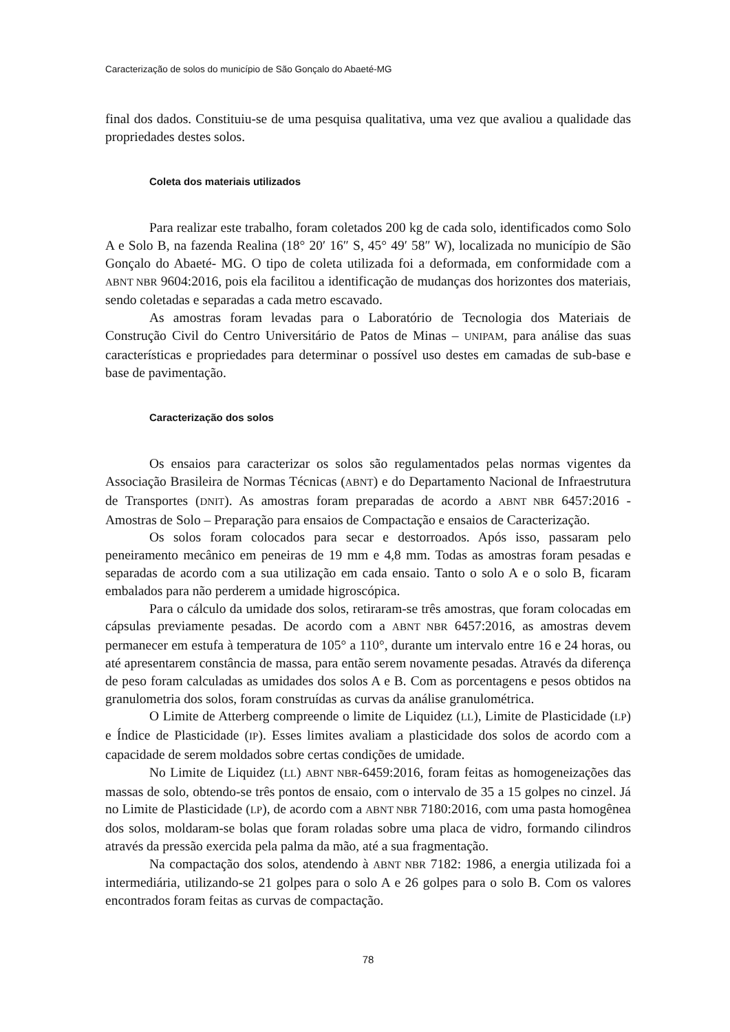Caracterização de solos do município de São Gonçalo do Abaeté-MG
final dos dados. Constituiu-se de uma pesquisa qualitativa, uma vez que avaliou a qualidade das propriedades destes solos.
Coleta dos materiais utilizados
Para realizar este trabalho, foram coletados 200 kg de cada solo, identificados como Solo A e Solo B, na fazenda Realina (18° 20′ 16″ S, 45° 49′ 58″ W), localizada no município de São Gonçalo do Abaeté- MG. O tipo de coleta utilizada foi a deformada, em conformidade com a ABNT NBR 9604:2016, pois ela facilitou a identificação de mudanças dos horizontes dos materiais, sendo coletadas e separadas a cada metro escavado.
As amostras foram levadas para o Laboratório de Tecnologia dos Materiais de Construção Civil do Centro Universitário de Patos de Minas – UNIPAM, para análise das suas características e propriedades para determinar o possível uso destes em camadas de sub-base e base de pavimentação.
Caracterização dos solos
Os ensaios para caracterizar os solos são regulamentados pelas normas vigentes da Associação Brasileira de Normas Técnicas (ABNT) e do Departamento Nacional de Infraestrutura de Transportes (DNIT). As amostras foram preparadas de acordo a ABNT NBR 6457:2016 - Amostras de Solo – Preparação para ensaios de Compactação e ensaios de Caracterização.
Os solos foram colocados para secar e destorroados. Após isso, passaram pelo peneiramento mecânico em peneiras de 19 mm e 4,8 mm. Todas as amostras foram pesadas e separadas de acordo com a sua utilização em cada ensaio. Tanto o solo A e o solo B, ficaram embalados para não perderem a umidade higroscópica.
Para o cálculo da umidade dos solos, retiraram-se três amostras, que foram colocadas em cápsulas previamente pesadas. De acordo com a ABNT NBR 6457:2016, as amostras devem permanecer em estufa à temperatura de 105° a 110°, durante um intervalo entre 16 e 24 horas, ou até apresentarem constância de massa, para então serem novamente pesadas. Através da diferença de peso foram calculadas as umidades dos solos A e B. Com as porcentagens e pesos obtidos na granulometria dos solos, foram construídas as curvas da análise granulométrica.
O Limite de Atterberg compreende o limite de Liquidez (LL), Limite de Plasticidade (LP) e Índice de Plasticidade (IP). Esses limites avaliam a plasticidade dos solos de acordo com a capacidade de serem moldados sobre certas condições de umidade.
No Limite de Liquidez (LL) ABNT NBR-6459:2016, foram feitas as homogeneizações das massas de solo, obtendo-se três pontos de ensaio, com o intervalo de 35 a 15 golpes no cinzel. Já no Limite de Plasticidade (LP), de acordo com a ABNT NBR 7180:2016, com uma pasta homogênea dos solos, moldaram-se bolas que foram roladas sobre uma placa de vidro, formando cilindros através da pressão exercida pela palma da mão, até a sua fragmentação.
Na compactação dos solos, atendendo à ABNT NBR 7182: 1986, a energia utilizada foi a intermediária, utilizando-se 21 golpes para o solo A e 26 golpes para o solo B. Com os valores encontrados foram feitas as curvas de compactação.
78